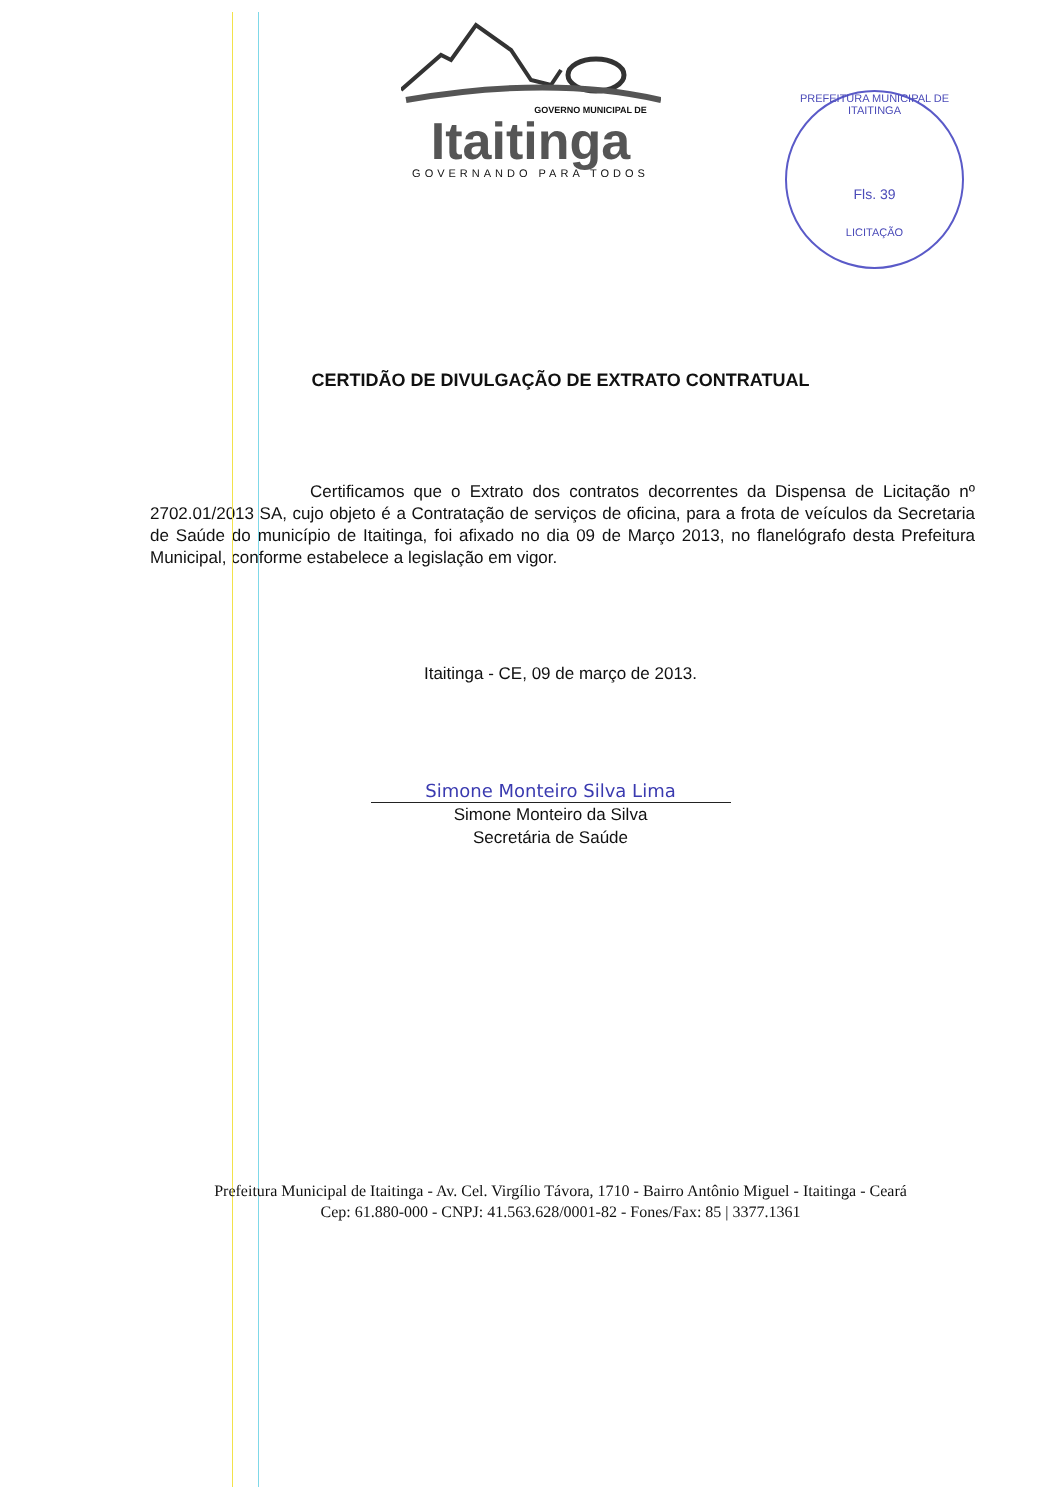GOVERNO MUNICIPAL DE
Itaitinga
GOVERNANDO PARA TODOS
PREFEITURA MUNICIPAL DE ITAITINGA
Fls. 39
LICITAÇÃO
CERTIDÃO DE DIVULGAÇÃO DE EXTRATO CONTRATUAL
Certificamos que o Extrato dos contratos decorrentes da Dispensa de Licitação nº 2702.01/2013 SA, cujo objeto é a Contratação de serviços de oficina, para a frota de veículos da Secretaria de Saúde do município de Itaitinga, foi afixado no dia 09 de Março 2013, no flanelógrafo desta Prefeitura Municipal, conforme estabelece a legislação em vigor.
Itaitinga - CE, 09 de março de 2013.
Simone Monteiro Silva Lima
Simone Monteiro da Silva
Secretária de Saúde
Prefeitura Municipal de Itaitinga - Av. Cel. Virgílio Távora, 1710 - Bairro Antônio Miguel - Itaitinga - Ceará
Cep: 61.880-000 - CNPJ: 41.563.628/0001-82 - Fones/Fax: 85 | 3377.1361